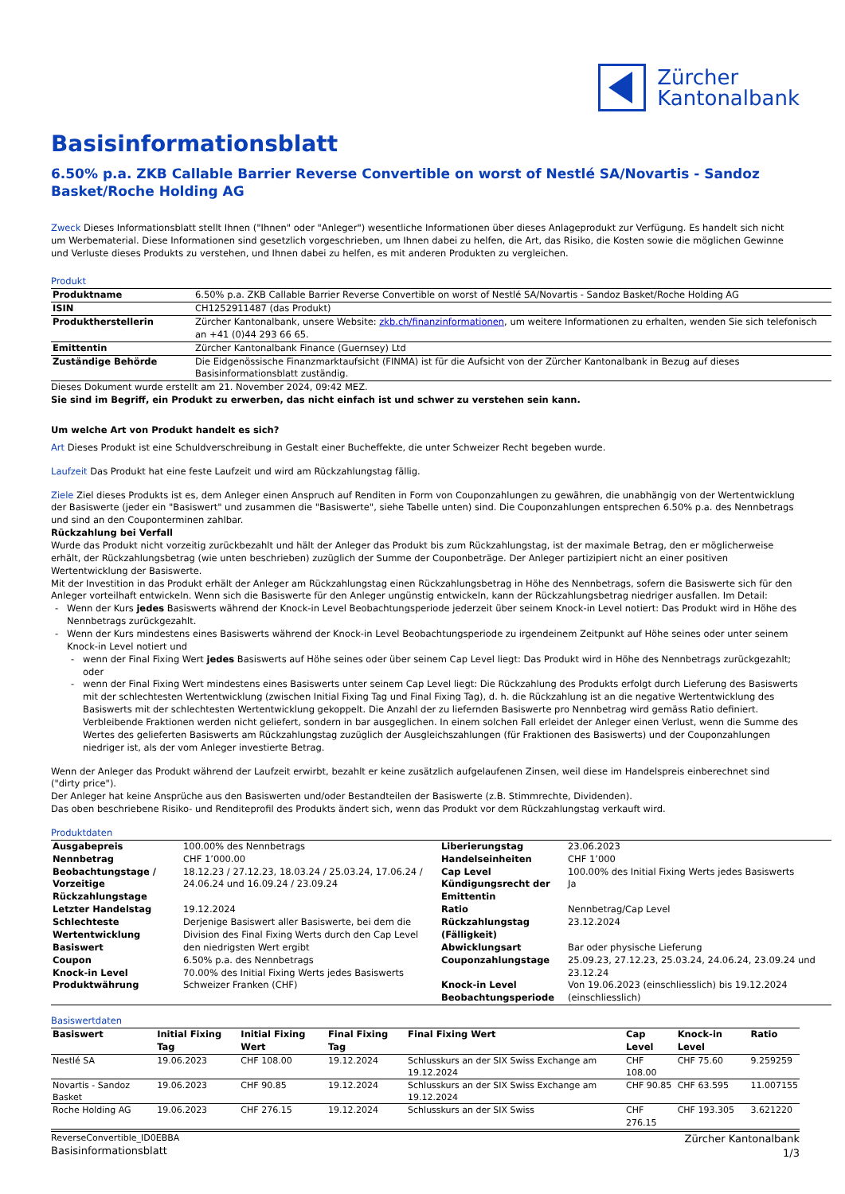Zürcher
Kantonalbank
Basisinformationsblatt
6.50% p.a. ZKB Callable Barrier Reverse Convertible on worst of Nestlé SA/Novartis - Sandoz Basket/Roche Holding AG
Zweck Dieses Informationsblatt stellt Ihnen ("Ihnen" oder "Anleger") wesentliche Informationen über dieses Anlageprodukt zur Verfügung. Es handelt sich nicht um Werbematerial. Diese Informationen sind gesetzlich vorgeschrieben, um Ihnen dabei zu helfen, die Art, das Risiko, die Kosten sowie die möglichen Gewinne und Verluste dieses Produkts zu verstehen, und Ihnen dabei zu helfen, es mit anderen Produkten zu vergleichen.
Produkt
| Produktname | 6.50% p.a. ZKB Callable Barrier Reverse Convertible on worst of Nestlé SA/Novartis - Sandoz Basket/Roche Holding AG |
| ISIN | CH1252911487 (das Produkt) |
| Produktherstellerin | Zürcher Kantonalbank, unsere Website: zkb.ch/finanzinformationen , um weitere Informationen zu erhalten, wenden Sie sich telefonisch an +41 (0)44 293 66 65. |
| Emittentin | Zürcher Kantonalbank Finance (Guernsey) Ltd |
| Zuständige Behörde | Die Eidgenössische Finanzmarktaufsicht (FINMA) ist für die Aufsicht von der Zürcher Kantonalbank in Bezug auf dieses Basisinformationsblatt zuständig. |
Dieses Dokument wurde erstellt am 21. November 2024, 09:42 MEZ.
Sie sind im Begriff, ein Produkt zu erwerben, das nicht einfach ist und schwer zu verstehen sein kann.
Um welche Art von Produkt handelt es sich?
Art Dieses Produkt ist eine Schuldverschreibung in Gestalt einer Bucheffekte, die unter Schweizer Recht begeben wurde.
Laufzeit Das Produkt hat eine feste Laufzeit und wird am Rückzahlungstag fällig.
Ziele Ziel dieses Produkts ist es, dem Anleger einen Anspruch auf Renditen in Form von Couponzahlungen zu gewähren, die unabhängig von der Wertentwicklung der Basiswerte (jeder ein "Basiswert" und zusammen die "Basiswerte", siehe Tabelle unten) sind. Die Couponzahlungen entsprechen 6.50% p.a. des Nennbetrags und sind an den Couponterminen zahlbar.
Rückzahlung bei Verfall
Wurde das Produkt nicht vorzeitig zurückbezahlt und hält der Anleger das Produkt bis zum Rückzahlungstag, ist der maximale Betrag, den er möglicherweise erhält, der Rückzahlungsbetrag (wie unten beschrieben) zuzüglich der Summe der Couponbeträge. Der Anleger partizipiert nicht an einer positiven Wertentwicklung der Basiswerte.
Mit der Investition in das Produkt erhält der Anleger am Rückzahlungstag einen Rückzahlungsbetrag in Höhe des Nennbetrags, sofern die Basiswerte sich für den Anleger vorteilhaft entwickeln. Wenn sich die Basiswerte für den Anleger ungünstig entwickeln, kann der Rückzahlungsbetrag niedriger ausfallen. Im Detail:
Wenn der Kurs jedes Basiswerts während der Knock-in Level Beobachtungsperiode jederzeit über seinem Knock-in Level notiert: Das Produkt wird in Höhe des Nennbetrags zurückgezahlt.
Wenn der Kurs mindestens eines Basiswerts während der Knock-in Level Beobachtungsperiode zu irgendeinem Zeitpunkt auf Höhe seines oder unter seinem Knock-in Level notiert und
wenn der Final Fixing Wert jedes Basiswerts auf Höhe seines oder über seinem Cap Level liegt: Das Produkt wird in Höhe des Nennbetrags zurückgezahlt; oder
wenn der Final Fixing Wert mindestens eines Basiswerts unter seinem Cap Level liegt: Die Rückzahlung des Produkts erfolgt durch Lieferung des Basiswerts mit der schlechtesten Wertentwicklung (zwischen Initial Fixing Tag und Final Fixing Tag), d. h. die Rückzahlung ist an die negative Wertentwicklung des Basiswerts mit der schlechtesten Wertentwicklung gekoppelt. Die Anzahl der zu liefernden Basiswerte pro Nennbetrag wird gemäss Ratio definiert. Verbleibende Fraktionen werden nicht geliefert, sondern in bar ausgeglichen. In einem solchen Fall erleidet der Anleger einen Verlust, wenn die Summe des Wertes des gelieferten Basiswerts am Rückzahlungstag zuzüglich der Ausgleichszahlungen (für Fraktionen des Basiswerts) und der Couponzahlungen niedriger ist, als der vom Anleger investierte Betrag.
Wenn der Anleger das Produkt während der Laufzeit erwirbt, bezahlt er keine zusätzlich aufgelaufenen Zinsen, weil diese im Handelspreis einberechnet sind ("dirty price").
Der Anleger hat keine Ansprüche aus den Basiswerten und/oder Bestandteilen der Basiswerte (z.B. Stimmrechte, Dividenden).
Das oben beschriebene Risiko- und Renditeprofil des Produkts ändert sich, wenn das Produkt vor dem Rückzahlungstag verkauft wird.
Produktdaten
| Ausgabepreis | 100.00% des Nennbetrags | Liberierungstag | 23.06.2023 |
| Nennbetrag | CHF 1’000.00 | Handelseinheiten | CHF 1’000 |
| Beobachtungstage / Vorzeitige Rückzahlungstage | 18.12.23 / 27.12.23, 18.03.24 / 25.03.24, 17.06.24 / 24.06.24 und 16.09.24 / 23.09.24 | Cap Level Kündigungsrecht der Emittentin | 100.00% des Initial Fixing Werts jedes Basiswerts Ja |
| Letzter Handelstag | 19.12.2024 | Ratio | Nennbetrag/Cap Level |
| Schlechteste Wertentwicklung Basiswert | Derjenige Basiswert aller Basiswerte, bei dem die Division des Final Fixing Werts durch den Cap Level den niedrigsten Wert ergibt | Rückzahlungstag (Fälligkeit) Abwicklungsart | 23.12.2024 Bar oder physische Lieferung |
| Coupon | 6.50% p.a. des Nennbetrags | Couponzahlungstage | 25.09.23, 27.12.23, 25.03.24, 24.06.24, 23.09.24 und 23.12.24 |
| Knock-in Level | 70.00% des Initial Fixing Werts jedes Basiswerts | | |
| Produktwährung | Schweizer Franken (CHF) | Knock-in Level Beobachtungsperiode | Von 19.06.2023 (einschliesslich) bis 19.12.2024 (einschliesslich) |
Basiswertdaten
| Basiswert | Initial Fixing Tag | Initial Fixing Wert | Final Fixing Tag | Final Fixing Wert | Cap Level | Knock-in Level | Ratio |
| --- | --- | --- | --- | --- | --- | --- | --- |
| Nestlé SA | 19.06.2023 | CHF 108.00 | 19.12.2024 | Schlusskurs an der SIX Swiss Exchange am 19.12.2024 | CHF 108.00 | CHF 75.60 | 9.259259 |
| Novartis - Sandoz Basket | 19.06.2023 | CHF 90.85 | 19.12.2024 | Schlusskurs an der SIX Swiss Exchange am 19.12.2024 | CHF 90.85 | CHF 63.595 | 11.007155 |
| Roche Holding AG | 19.06.2023 | CHF 276.15 | 19.12.2024 | Schlusskurs an der SIX Swiss | CHF 276.15 | CHF 193.305 | 3.621220 |
ReverseConvertible_ID0EBBA
Basisinformationsblatt
Zürcher Kantonalbank
1/3